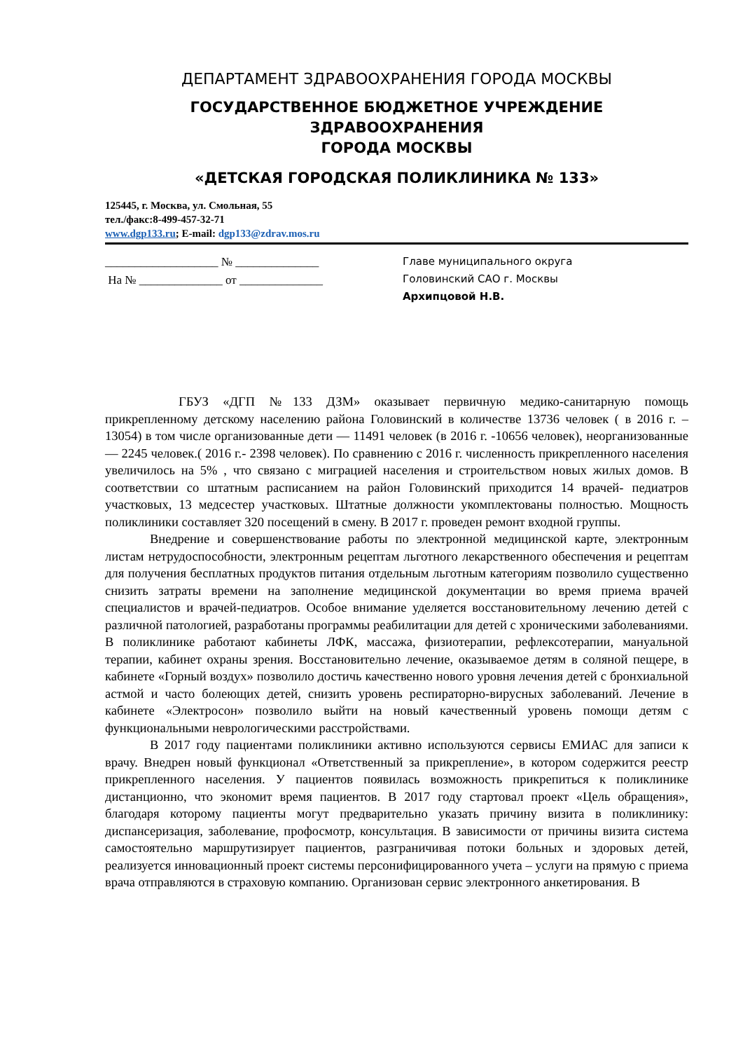ДЕПАРТАМЕНТ ЗДРАВООХРАНЕНИЯ ГОРОДА МОСКВЫ
ГОСУДАРСТВЕННОЕ БЮДЖЕТНОЕ УЧРЕЖДЕНИЕ ЗДРАВООХРАНЕНИЯ
ГОРОДА МОСКВЫ
«ДЕТСКАЯ ГОРОДСКАЯ ПОЛИКЛИНИКА № 133»
125445, г. Москва, ул. Смольная, 55
тел./факс:8-499-457-32-71
www.dgp133.ru; E-mail: dgp133@zdrav.mos.ru
___________________ № ______________
На № ______________ от ______________
Главе муниципального округа
Головинский САО г. Москвы
Архипцовой Н.В.
ГБУЗ «ДГП №133 ДЗМ» оказывает первичную медико-санитарную помощь прикрепленному детскому населению района Головинский в количестве 13736 человек ( в 2016 г. – 13054) в том числе организованные дети — 11491 человек (в 2016 г. -10656 человек), неорганизованные — 2245 человек.( 2016 г.- 2398 человек). По сравнению с 2016 г. численность прикрепленного населения увеличилось на 5% , что связано с миграцией населения и строительством новых жилых домов. В соответствии со штатным расписанием на район Головинский приходится 14 врачей- педиатров участковых, 13 медсестер участковых. Штатные должности укомплектованы полностью. Мощность поликлиники составляет 320 посещений в смену. В 2017 г. проведен ремонт входной группы.
Внедрение и совершенствование работы по электронной медицинской карте, электронным листам нетрудоспособности, электронным рецептам льготного лекарственного обеспечения и рецептам для получения бесплатных продуктов питания отдельным льготным категориям позволило существенно снизить затраты времени на заполнение медицинской документации во время приема врачей специалистов и врачей-педиатров. Особое внимание уделяется восстановительному лечению детей с различной патологией, разработаны программы реабилитации для детей с хроническими заболеваниями. В поликлинике работают кабинеты ЛФК, массажа, физиотерапии, рефлексотерапии, мануальной терапии, кабинет охраны зрения. Восстановительно лечение, оказываемое детям в соляной пещере, в кабинете «Горный воздух» позволило достичь качественно нового уровня лечения детей с бронхиальной астмой и часто болеющих детей, снизить уровень респираторно-вирусных заболеваний. Лечение в кабинете «Электросон» позволило выйти на новый качественный уровень помощи детям с функциональными неврологическими расстройствами.
В 2017 году пациентами поликлиники активно используются сервисы ЕМИАС для записи к врачу. Внедрен новый функционал «Ответственный за прикрепление», в котором содержится реестр прикрепленного населения. У пациентов появилась возможность прикрепиться к поликлинике дистанционно, что экономит время пациентов. В 2017 году стартовал проект «Цель обращения», благодаря которому пациенты могут предварительно указать причину визита в поликлинику: диспансеризация, заболевание, профосмотр, консультация. В зависимости от причины визита система самостоятельно маршрутизирует пациентов, разграничивая потоки больных и здоровых детей, реализуется инновационный проект системы персонифицированного учета – услуги на прямую с приема врача отправляются в страховую компанию. Организован сервис электронного анкетирования. В